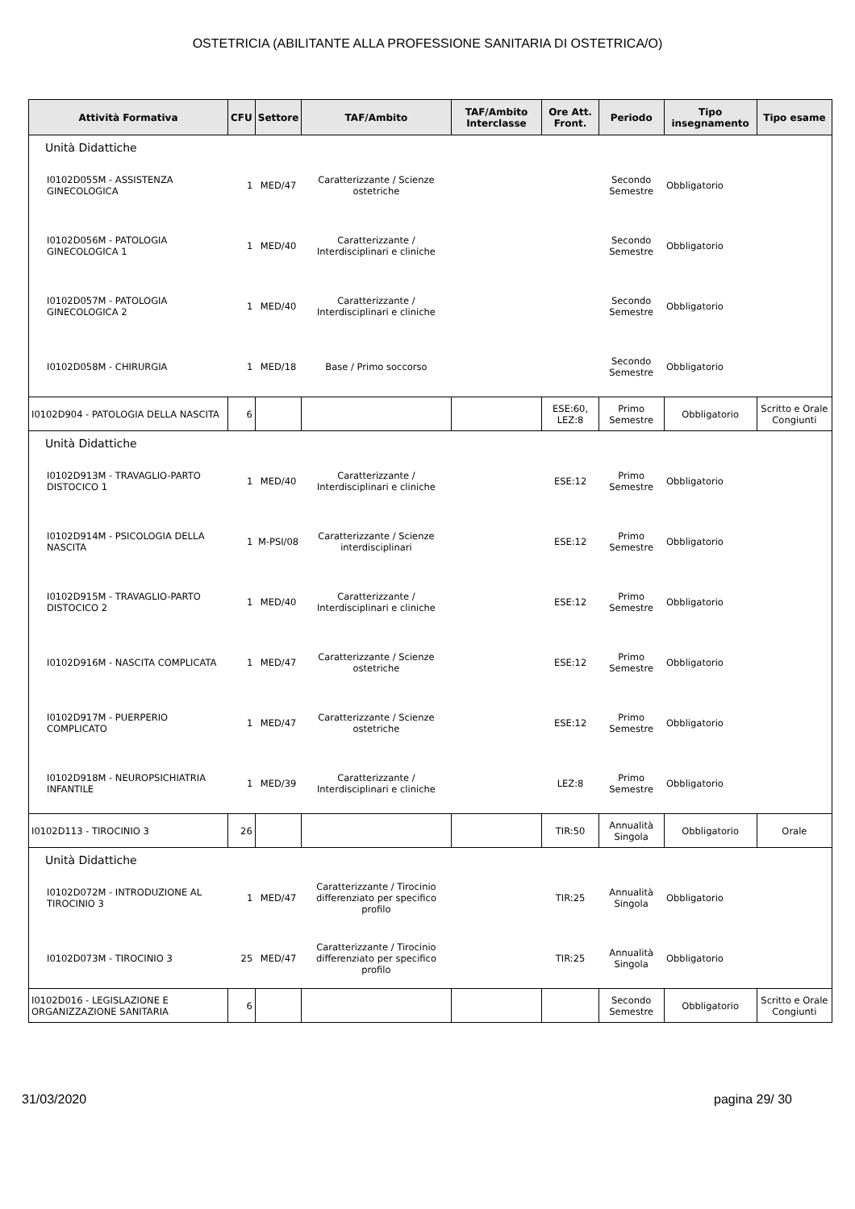OSTETRICIA (ABILITANTE ALLA PROFESSIONE SANITARIA DI OSTETRICA/O)
| Attività Formativa | CFU | Settore | TAF/Ambito | TAF/Ambito Interclasse | Ore Att. Front. | Periodo | Tipo insegnamento | Tipo esame |
| --- | --- | --- | --- | --- | --- | --- | --- | --- |
| Unità Didattiche | | | | | | | | |
| I0102D055M - ASSISTENZA GINECOLOGICA | 1 | MED/47 | Caratterizzante / Scienze ostetriche | | | Secondo Semestre | Obbligatorio | |
| I0102D056M - PATOLOGIA GINECOLOGICA 1 | 1 | MED/40 | Caratterizzante / Interdisciplinari e cliniche | | | Secondo Semestre | Obbligatorio | |
| I0102D057M - PATOLOGIA GINECOLOGICA 2 | 1 | MED/40 | Caratterizzante / Interdisciplinari e cliniche | | | Secondo Semestre | Obbligatorio | |
| I0102D058M - CHIRURGIA | 1 | MED/18 | Base / Primo soccorso | | | Secondo Semestre | Obbligatorio | |
| I0102D904 - PATOLOGIA DELLA NASCITA | 6 | | | | ESE:60, LEZ:8 | Primo Semestre | Obbligatorio | Scritto e Orale Congiunti |
| Unità Didattiche | | | | | | | | |
| I0102D913M - TRAVAGLIO-PARTO DISTOCICO 1 | 1 | MED/40 | Caratterizzante / Interdisciplinari e cliniche | | ESE:12 | Primo Semestre | Obbligatorio | |
| I0102D914M - PSICOLOGIA DELLA NASCITA | 1 | M-PSI/08 | Caratterizzante / Scienze interdisciplinari | | ESE:12 | Primo Semestre | Obbligatorio | |
| I0102D915M - TRAVAGLIO-PARTO DISTOCICO 2 | 1 | MED/40 | Caratterizzante / Interdisciplinari e cliniche | | ESE:12 | Primo Semestre | Obbligatorio | |
| I0102D916M - NASCITA COMPLICATA | 1 | MED/47 | Caratterizzante / Scienze ostetriche | | ESE:12 | Primo Semestre | Obbligatorio | |
| I0102D917M - PUERPERIO COMPLICATO | 1 | MED/47 | Caratterizzante / Scienze ostetriche | | ESE:12 | Primo Semestre | Obbligatorio | |
| I0102D918M - NEUROPSICHIATRIA INFANTILE | 1 | MED/39 | Caratterizzante / Interdisciplinari e cliniche | | LEZ:8 | Primo Semestre | Obbligatorio | |
| I0102D113 - TIROCINIO 3 | 26 | | | | TIR:50 | Annualità Singola | Obbligatorio | Orale |
| Unità Didattiche | | | | | | | | |
| I0102D072M - INTRODUZIONE AL TIROCINIO 3 | 1 | MED/47 | Caratterizzante / Tirocinio differenziato per specifico profilo | | TIR:25 | Annualità Singola | Obbligatorio | |
| I0102D073M - TIROCINIO 3 | 25 | MED/47 | Caratterizzante / Tirocinio differenziato per specifico profilo | | TIR:25 | Annualità Singola | Obbligatorio | |
| I0102D016 - LEGISLAZIONE E ORGANIZZAZIONE SANITARIA | 6 | | | | | Secondo Semestre | Obbligatorio | Scritto e Orale Congiunti |
31/03/2020 pagina 29/ 30